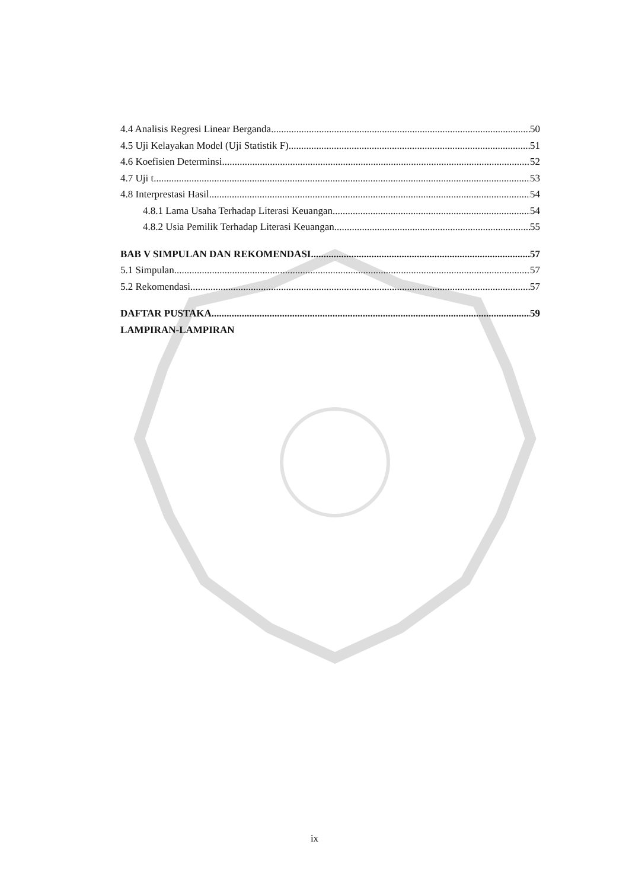4.4 Analisis Regresi Linear Berganda 50
4.5 Uji Kelayakan Model (Uji Statistik F) 51
4.6 Koefisien Determinsi 52
4.7 Uji t 53
4.8 Interprestasi Hasil 54
4.8.1 Lama Usaha Terhadap Literasi Keuangan 54
4.8.2 Usia Pemilik Terhadap Literasi Keuangan. 55
BAB V SIMPULAN DAN REKOMENDASI 57
5.1 Simpulan 57
5.2 Rekomendasi 57
DAFTAR PUSTAKA 59
LAMPIRAN-LAMPIRAN
ix